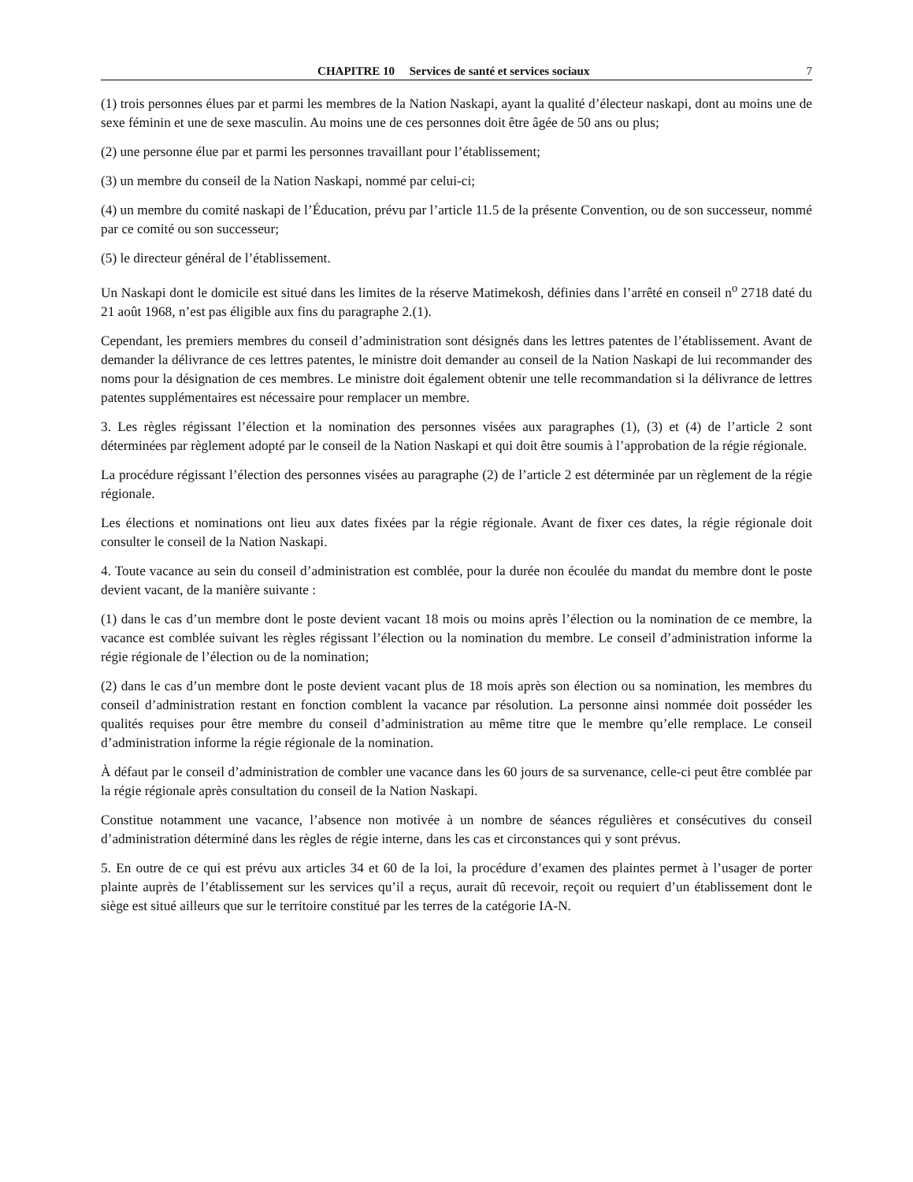CHAPITRE 10 Services de santé et services sociaux 7
(1) trois personnes élues par et parmi les membres de la Nation Naskapi, ayant la qualité d’électeur naskapi, dont au moins une de sexe féminin et une de sexe masculin. Au moins une de ces personnes doit être âgée de 50 ans ou plus;
(2) une personne élue par et parmi les personnes travaillant pour l’établissement;
(3) un membre du conseil de la Nation Naskapi, nommé par celui-ci;
(4) un membre du comité naskapi de l’Éducation, prévu par l’article 11.5 de la présente Convention, ou de son successeur, nommé par ce comité ou son successeur;
(5) le directeur général de l’établissement.
Un Naskapi dont le domicile est situé dans les limites de la réserve Matimekosh, définies dans l’arrêté en conseil n<sup>o</sup> 2718 daté du 21 août 1968, n’est pas éligible aux fins du paragraphe 2.(1).
Cependant, les premiers membres du conseil d’administration sont désignés dans les lettres patentes de l’établissement. Avant de demander la délivrance de ces lettres patentes, le ministre doit demander au conseil de la Nation Naskapi de lui recommander des noms pour la désignation de ces membres. Le ministre doit également obtenir une telle recommandation si la délivrance de lettres patentes supplémentaires est nécessaire pour remplacer un membre.
3. Les règles régissant l’élection et la nomination des personnes visées aux paragraphes (1), (3) et (4) de l’article 2 sont déterminées par règlement adopté par le conseil de la Nation Naskapi et qui doit être soumis à l’approbation de la régie régionale.
La procédure régissant l’élection des personnes visées au paragraphe (2) de l’article 2 est déterminée par un règlement de la régie régionale.
Les élections et nominations ont lieu aux dates fixées par la régie régionale. Avant de fixer ces dates, la régie régionale doit consulter le conseil de la Nation Naskapi.
4. Toute vacance au sein du conseil d’administration est comblée, pour la durée non écoulée du mandat du membre dont le poste devient vacant, de la manière suivante :
(1) dans le cas d’un membre dont le poste devient vacant 18 mois ou moins après l’élection ou la nomination de ce membre, la vacance est comblée suivant les règles régissant l’élection ou la nomination du membre. Le conseil d’administration informe la régie régionale de l’élection ou de la nomination;
(2) dans le cas d’un membre dont le poste devient vacant plus de 18 mois après son élection ou sa nomination, les membres du conseil d’administration restant en fonction comblent la vacance par résolution. La personne ainsi nommée doit posséder les qualités requises pour être membre du conseil d’administration au même titre que le membre qu’elle remplace. Le conseil d’administration informe la régie régionale de la nomination.
À défaut par le conseil d’administration de combler une vacance dans les 60 jours de sa survenance, celle-ci peut être comblée par la régie régionale après consultation du conseil de la Nation Naskapi.
Constitue notamment une vacance, l’absence non motivée à un nombre de séances régulières et consécutives du conseil d’administration déterminé dans les règles de régie interne, dans les cas et circonstances qui y sont prévus.
5. En outre de ce qui est prévu aux articles 34 et 60 de la loi, la procédure d’examen des plaintes permet à l’usager de porter plainte auprès de l’établissement sur les services qu’il a reçus, aurait dû recevoir, reçoit ou requiert d’un établissement dont le siège est situé ailleurs que sur le territoire constitué par les terres de la catégorie IA-N.